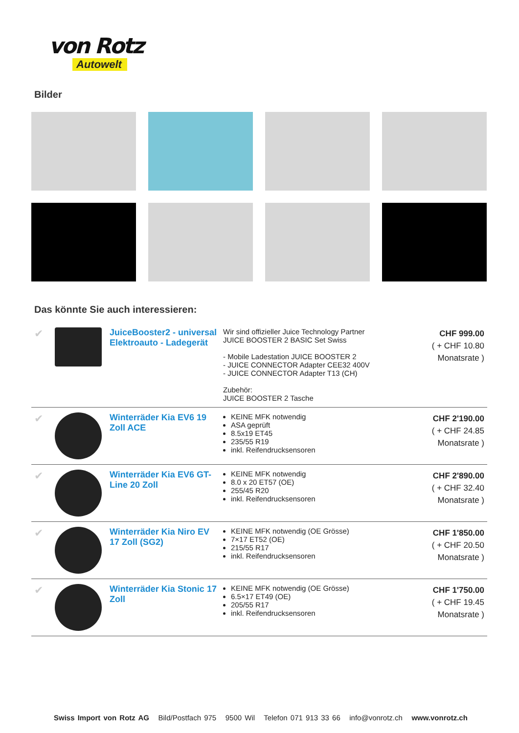von Rotz
Autowelt
Bilder
Das könnte Sie auch interessieren:
| ✔ | | JuiceBooster2 - universal Elektroauto - Ladegerät | Wir sind offizieller Juice Technology Partner JUICE BOOSTER 2 BASIC Set Swiss - Mobile Ladestation JUICE BOOSTER 2 - JUICE CONNECTOR Adapter CEE32 400V - JUICE CONNECTOR Adapter T13 (CH) Zubehör: JUICE BOOSTER 2 Tasche | CHF 999.00 ( + CHF 10.80 Monatsrate ) |
| ✔ | | Winterräder Kia EV6 19 Zoll ACE | KEINE MFK notwendig ASA geprüft 8.5x19 ET45 235/55 R19 inkl. Reifendrucksensoren | CHF 2'190.00 ( + CHF 24.85 Monatsrate ) |
| ✔ | | Winterräder Kia EV6 GT-Line 20 Zoll | KEINE MFK notwendig 8.0 x 20 ET57 (OE) 255/45 R20 inkl. Reifendrucksensoren | CHF 2'890.00 ( + CHF 32.40 Monatsrate ) |
| ✔ | | Winterräder Kia Niro EV 17 Zoll (SG2) | KEINE MFK notwendig (OE Grösse) 7×17 ET52 (OE) 215/55 R17 inkl. Reifendrucksensoren | CHF 1'850.00 ( + CHF 20.50 Monatsrate ) |
| ✔ | | Winterräder Kia Stonic 17 Zoll | KEINE MFK notwendig (OE Grösse) 6.5×17 ET49 (OE) 205/55 R17 inkl. Reifendrucksensoren | CHF 1'750.00 ( + CHF 19.45 Monatsrate ) |
Swiss Import von Rotz AG Bild/Postfach 975 9500 Wil Telefon 071 913 33 66 info@vonrotz.ch www.vonrotz.ch